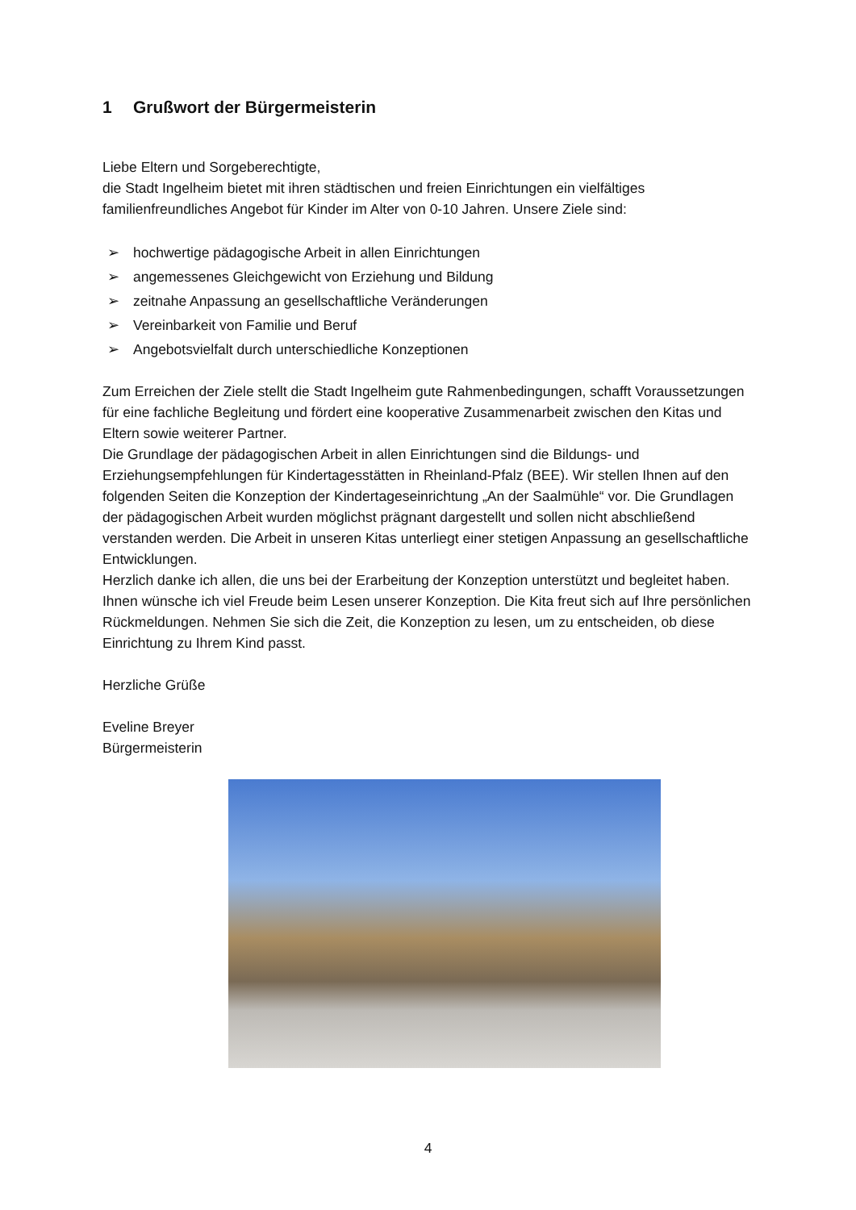1 Grußwort der Bürgermeisterin
Liebe Eltern und Sorgeberechtigte,
die Stadt Ingelheim bietet mit ihren städtischen und freien Einrichtungen ein vielfältiges familienfreundliches Angebot für Kinder im Alter von 0-10 Jahren. Unsere Ziele sind:
➢ hochwertige pädagogische Arbeit in allen Einrichtungen
➢ angemessenes Gleichgewicht von Erziehung und Bildung
➢ zeitnahe Anpassung an gesellschaftliche Veränderungen
➢ Vereinbarkeit von Familie und Beruf
➢ Angebotsvielfalt durch unterschiedliche Konzeptionen
Zum Erreichen der Ziele stellt die Stadt Ingelheim gute Rahmenbedingungen, schafft Voraussetzungen für eine fachliche Begleitung und fördert eine kooperative Zusammenarbeit zwischen den Kitas und Eltern sowie weiterer Partner.
Die Grundlage der pädagogischen Arbeit in allen Einrichtungen sind die Bildungs- und Erziehungsempfehlungen für Kindertagesstätten in Rheinland-Pfalz (BEE). Wir stellen Ihnen auf den folgenden Seiten die Konzeption der Kindertageseinrichtung „An der Saalmühle“ vor. Die Grundlagen der pädagogischen Arbeit wurden möglichst prägnant dargestellt und sollen nicht abschließend verstanden werden. Die Arbeit in unseren Kitas unterliegt einer stetigen Anpassung an gesellschaftliche Entwicklungen.
Herzlich danke ich allen, die uns bei der Erarbeitung der Konzeption unterstützt und begleitet haben.
Ihnen wünsche ich viel Freude beim Lesen unserer Konzeption. Die Kita freut sich auf Ihre persönlichen Rückmeldungen. Nehmen Sie sich die Zeit, die Konzeption zu lesen, um zu entscheiden, ob diese Einrichtung zu Ihrem Kind passt.
Herzliche Grüße
Eveline Breyer
Bürgermeisterin
4